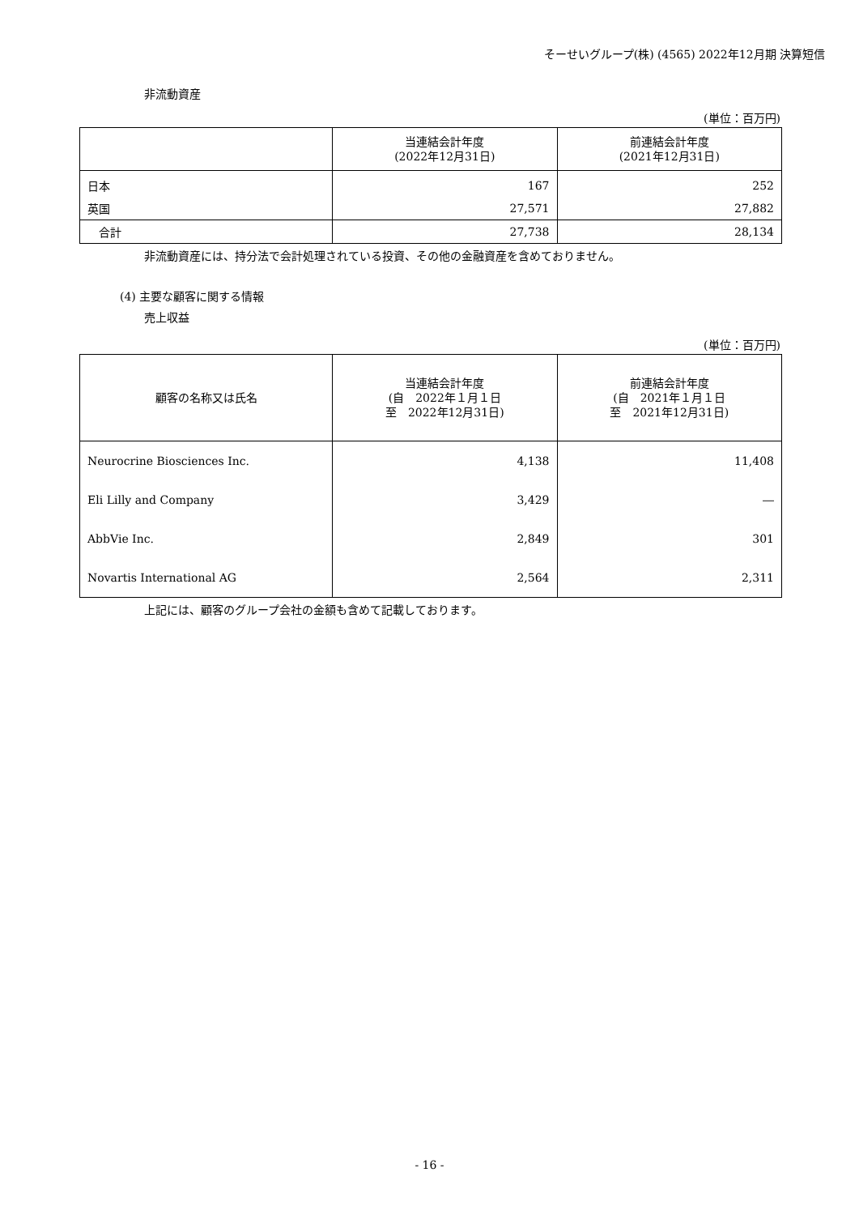そーせいグループ(株) (4565) 2022年12月期 決算短信
非流動資産
(単位：百万円)
| | 当連結会計年度 (2022年12月31日) | 前連結会計年度 (2021年12月31日) |
| --- | --- | --- |
| 日本 | 167 | 252 |
| 英国 | 27,571 | 27,882 |
| 合計 | 27,738 | 28,134 |
非流動資産には、持分法で会計処理されている投資、その他の金融資産を含めておりません。
(4) 主要な顧客に関する情報
売上収益
(単位：百万円)
| 顧客の名称又は氏名 | 当連結会計年度 (自 2022年１月１日 至 2022年12月31日) | 前連結会計年度 (自 2021年１月１日 至 2021年12月31日) |
| --- | --- | --- |
| Neurocrine Biosciences Inc. | 4,138 | 11,408 |
| Eli Lilly and Company | 3,429 | ― |
| AbbVie Inc. | 2,849 | 301 |
| Novartis International AG | 2,564 | 2,311 |
上記には、顧客のグループ会社の金額も含めて記載しております。
- 16 -